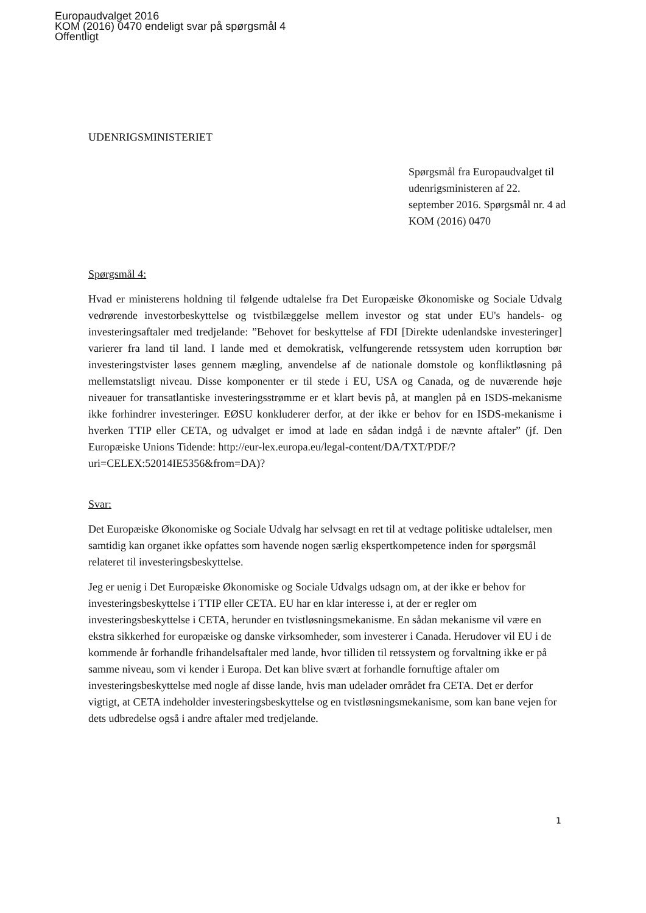Europaudvalget 2016
KOM (2016) 0470 endeligt svar på spørgsmål 4
Offentligt
UDENRIGSMINISTERIET
Spørgsmål fra Europaudvalget til udenrigsministeren af 22. september 2016. Spørgsmål nr. 4 ad KOM (2016) 0470
Spørgsmål 4:
Hvad er ministerens holdning til følgende udtalelse fra Det Europæiske Økonomiske og Sociale Udvalg vedrørende investorbeskyttelse og tvistbilæggelse mellem investor og stat under EU's handels- og investeringsaftaler med tredjelande: ”Behovet for beskyttelse af FDI [Direkte udenlandske investeringer] varierer fra land til land. I lande med et demokratisk, velfungerende retssystem uden korruption bør investeringstvister løses gennem mægling, anvendelse af de nationale domstole og konfliktløsning på mellemstatsligt niveau. Disse komponenter er til stede i EU, USA og Canada, og de nuværende høje niveauer for transatlantiske investeringsstrømme er et klart bevis på, at manglen på en ISDS-mekanisme ikke forhindrer investeringer. EØSU konkluderer derfor, at der ikke er behov for en ISDS-mekanisme i hverken TTIP eller CETA, og udvalget er imod at lade en sådan indgå i de nævnte aftaler” (jf. Den Europæiske Unions Tidende: http://eur-lex.europa.eu/legal-content/DA/TXT/PDF/?
uri=CELEX:52014IE5356&from=DA)?
Svar:
Det Europæiske Økonomiske og Sociale Udvalg har selvsagt en ret til at vedtage politiske udtalelser, men samtidig kan organet ikke opfattes som havende nogen særlig ekspertkompetence inden for spørgsmål relateret til investeringsbeskyttelse.
Jeg er uenig i Det Europæiske Økonomiske og Sociale Udvalgs udsagn om, at der ikke er behov for investeringsbeskyttelse i TTIP eller CETA. EU har en klar interesse i, at der er regler om investeringsbeskyttelse i CETA, herunder en tvistløsningsmekanisme. En sådan mekanisme vil være en ekstra sikkerhed for europæiske og danske virksomheder, som investerer i Canada. Herudover vil EU i de kommende år forhandle frihandelsaftaler med lande, hvor tilliden til retssystem og forvaltning ikke er på samme niveau, som vi kender i Europa. Det kan blive svært at forhandle fornuftige aftaler om investeringsbeskyttelse med nogle af disse lande, hvis man udelader området fra CETA. Det er derfor vigtigt, at CETA indeholder investeringsbeskyttelse og en tvistløsningsmekanisme, som kan bane vejen for dets udbredelse også i andre aftaler med tredjelande.
1